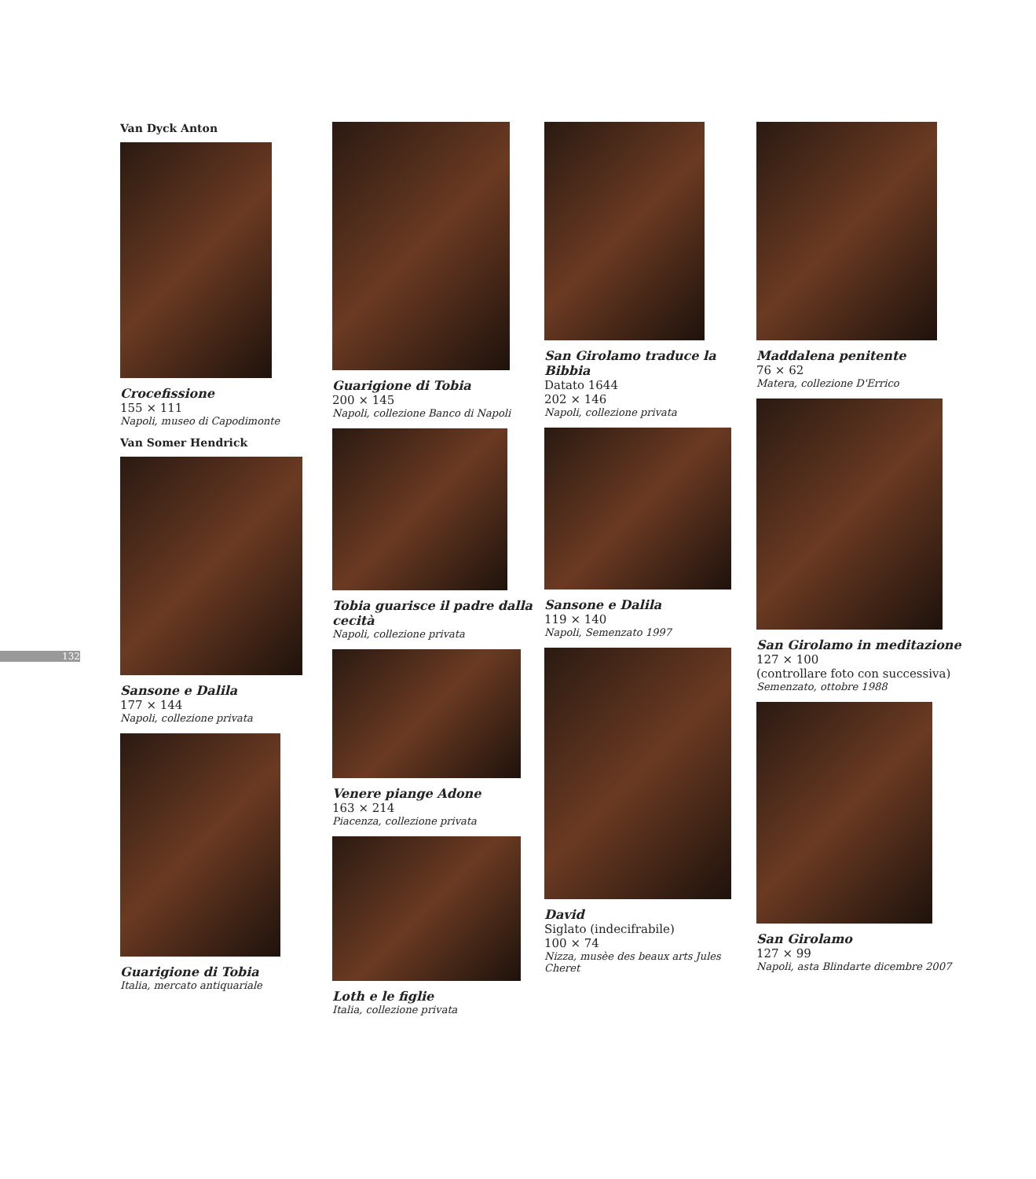132
Van Dyck Anton
Crocefissione
155 × 111
Napoli, museo di Capodimonte
Van Somer Hendrick
Sansone e Dalila
177 × 144
Napoli, collezione privata
Guarigione di Tobia
Italia, mercato antiquariale
Guarigione di Tobia
200 × 145
Napoli, collezione Banco di Napoli
Tobia guarisce il padre dalla cecità
Napoli, collezione privata
Venere piange Adone
163 × 214
Piacenza, collezione privata
Loth e le figlie
Italia, collezione privata
San Girolamo traduce la Bibbia
Datato 1644
202 × 146
Napoli, collezione privata
Sansone e Dalila
119 × 140
Napoli, Semenzato 1997
David
Siglato (indecifrabile)
100 × 74
Nizza, musèe des beaux arts Jules Cheret
Maddalena penitente
76 × 62
Matera, collezione D'Errico
San Girolamo in meditazione
127 × 100
(controllare foto con successiva)
Semenzato, ottobre 1988
San Girolamo
127 × 99
Napoli, asta Blindarte dicembre 2007